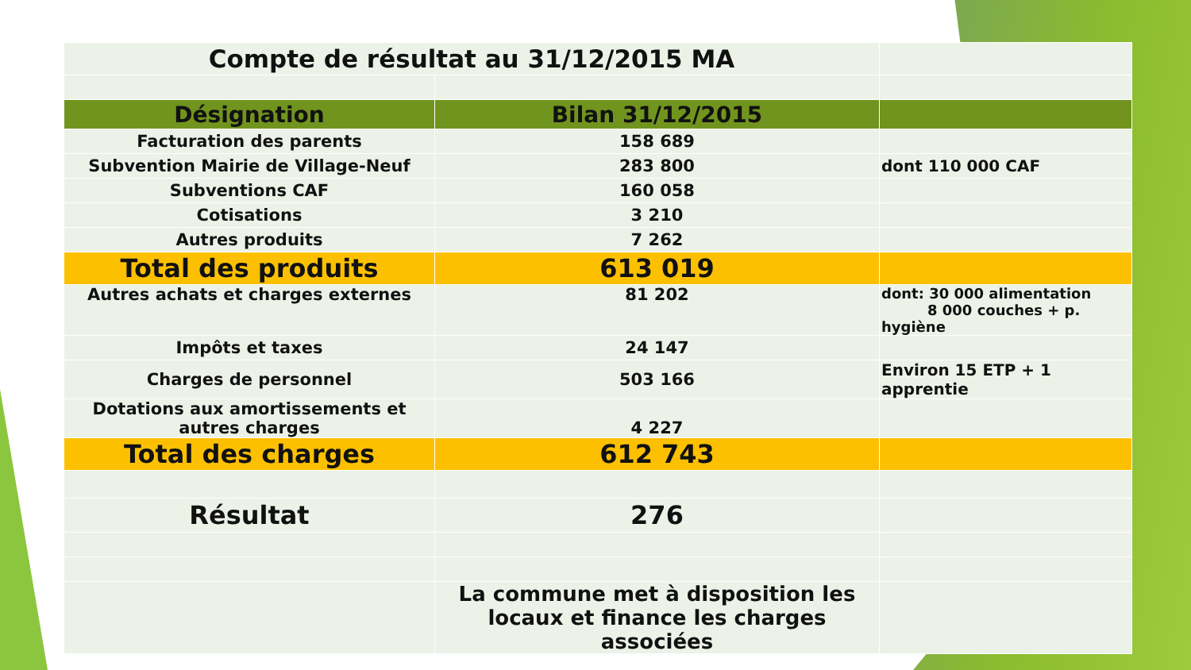| Compte de résultat au 31/12/2015 MA | | |
| Désignation | Bilan 31/12/2015 | |
| Facturation des parents | 158 689 | |
| Subvention Mairie de Village-Neuf | 283 800 | dont 110 000 CAF |
| Subventions CAF | 160 058 | |
| Cotisations | 3 210 | |
| Autres produits | 7 262 | |
| Total des produits | 613 019 | |
| Autres achats et charges externes | 81 202 | dont: 30 000 alimentation 8 000 couches + p. hygiène |
| Impôts et taxes | 24 147 | |
| Charges de personnel | 503 166 | Environ 15 ETP + 1 apprentie |
| Dotations aux amortissements et autres charges | 4 227 | |
| Total des charges | 612 743 | |
| Résultat | 276 | |
| | La commune met à disposition les locaux et finance les charges associées | |